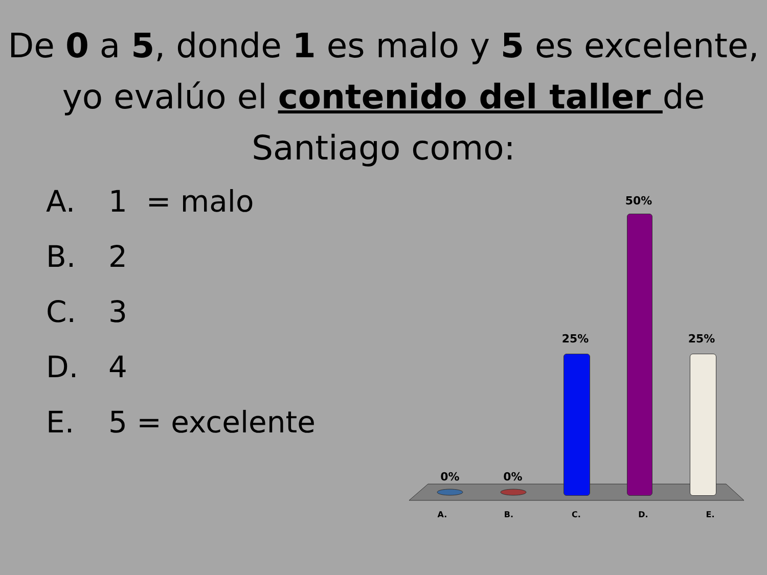De 0 a 5, donde 1 es malo y 5 es excelente,
yo evalúo el contenido del taller de
Santiago como:
A. 1 = malo
B. 2
C. 3
D. 4
E. 5 = excelente
0% 0%
25%
50%
25%
A. B. C. D. E.